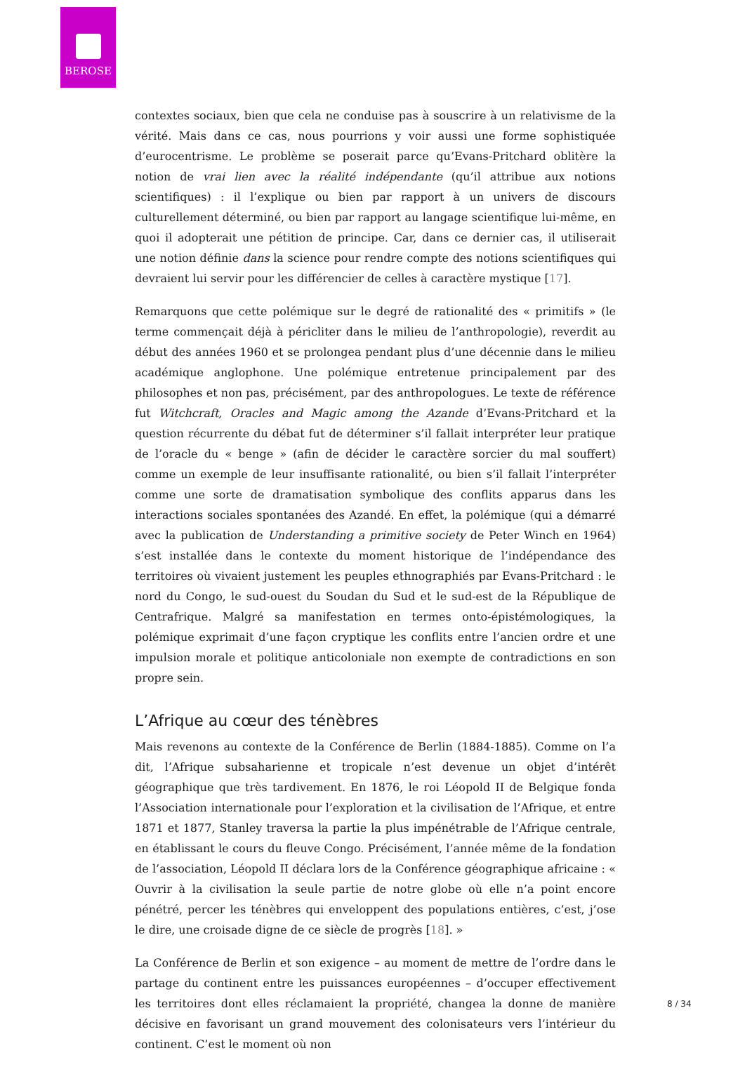BEROSE
contextes sociaux, bien que cela ne conduise pas à souscrire à un relativisme de la vérité. Mais dans ce cas, nous pourrions y voir aussi une forme sophistiquée d’eurocentrisme. Le problème se poserait parce qu’Evans-Pritchard oblitère la notion de vrai lien avec la réalité indépendante (qu’il attribue aux notions scientifiques) : il l’explique ou bien par rapport à un univers de discours culturellement déterminé, ou bien par rapport au langage scientifique lui-même, en quoi il adopterait une pétition de principe. Car, dans ce dernier cas, il utiliserait une notion définie dans la science pour rendre compte des notions scientifiques qui devraient lui servir pour les différencier de celles à caractère mystique [17].
Remarquons que cette polémique sur le degré de rationalité des « primitifs » (le terme commençait déjà à péricliter dans le milieu de l’anthropologie), reverdit au début des années 1960 et se prolongea pendant plus d’une décennie dans le milieu académique anglophone. Une polémique entretenue principalement par des philosophes et non pas, précisément, par des anthropologues. Le texte de référence fut Witchcraft, Oracles and Magic among the Azande d’Evans-Pritchard et la question récurrente du débat fut de déterminer s’il fallait interpréter leur pratique de l’oracle du « benge » (afin de décider le caractère sorcier du mal souffert) comme un exemple de leur insuffisante rationalité, ou bien s’il fallait l’interpréter comme une sorte de dramatisation symbolique des conflits apparus dans les interactions sociales spontanées des Azandé. En effet, la polémique (qui a démarré avec la publication de Understanding a primitive society de Peter Winch en 1964) s’est installée dans le contexte du moment historique de l’indépendance des territoires où vivaient justement les peuples ethnographiés par Evans-Pritchard : le nord du Congo, le sud-ouest du Soudan du Sud et le sud-est de la République de Centrafrique. Malgré sa manifestation en termes onto-épistémologiques, la polémique exprimait d’une façon cryptique les conflits entre l’ancien ordre et une impulsion morale et politique anticoloniale non exempte de contradictions en son propre sein.
L’Afrique au cœur des ténèbres
Mais revenons au contexte de la Conférence de Berlin (1884-1885). Comme on l’a dit, l’Afrique subsaharienne et tropicale n’est devenue un objet d’intérêt géographique que très tardivement. En 1876, le roi Léopold II de Belgique fonda l’Association internationale pour l’exploration et la civilisation de l’Afrique, et entre 1871 et 1877, Stanley traversa la partie la plus impénétrable de l’Afrique centrale, en établissant le cours du fleuve Congo. Précisément, l’année même de la fondation de l’association, Léopold II déclara lors de la Conférence géographique africaine : « Ouvrir à la civilisation la seule partie de notre globe où elle n’a point encore pénétré, percer les ténèbres qui enveloppent des populations entières, c’est, j’ose le dire, une croisade digne de ce siècle de progrès [18]. »
La Conférence de Berlin et son exigence – au moment de mettre de l’ordre dans le partage du continent entre les puissances européennes – d’occuper effectivement les territoires dont elles réclamaient la propriété, changea la donne de manière décisive en favorisant un grand mouvement des colonisateurs vers l’intérieur du continent. C’est le moment où non
8 / 34